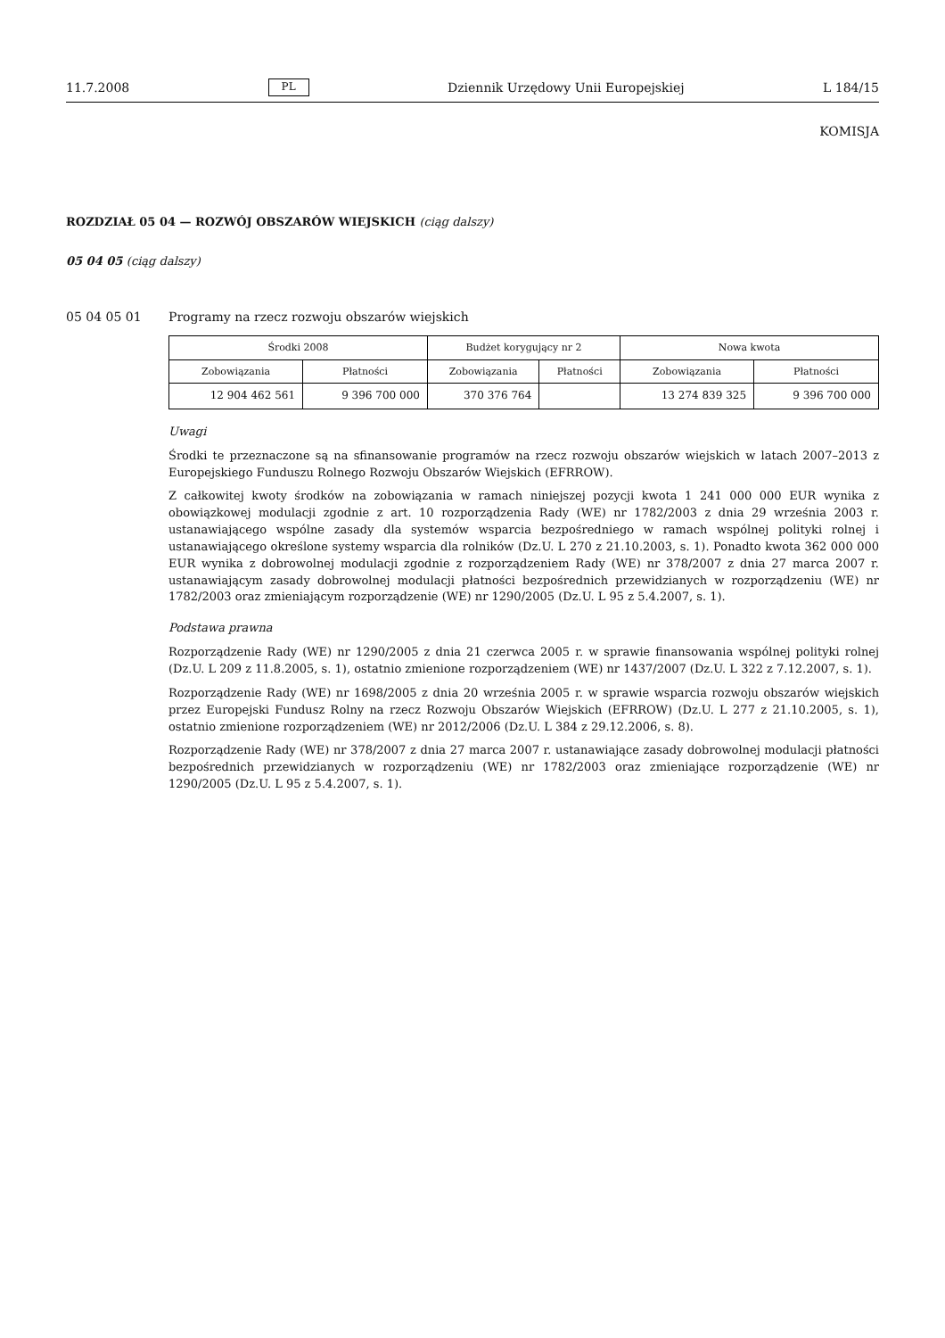11.7.2008 PL Dziennik Urzędowy Unii Europejskiej L 184/15
KOMISJA
ROZDZIAŁ 05 04 — ROZWÓJ OBSZARÓW WIEJSKICH (ciąg dalszy)
05 04 05 (ciąg dalszy)
05 04 05 01 Programy na rzecz rozwoju obszarów wiejskich
| Środki 2008 | | Budżet korygujący nr 2 | | Nowa kwota | |
| --- | --- | --- | --- | --- | --- |
| Zobowiązania | Płatności | Zobowiązania | Płatności | Zobowiązania | Płatności |
| 12 904 462 561 | 9 396 700 000 | 370 376 764 | | 13 274 839 325 | 9 396 700 000 |
Uwagi
Środki te przeznaczone są na sfinansowanie programów na rzecz rozwoju obszarów wiejskich w latach 2007–2013 z Europejskiego Funduszu Rolnego Rozwoju Obszarów Wiejskich (EFRROW).
Z całkowitej kwoty środków na zobowiązania w ramach niniejszej pozycji kwota 1 241 000 000 EUR wynika z obowiązkowej modulacji zgodnie z art. 10 rozporządzenia Rady (WE) nr 1782/2003 z dnia 29 września 2003 r. ustanawiającego wspólne zasady dla systemów wsparcia bezpośredniego w ramach wspólnej polityki rolnej i ustanawiającego określone systemy wsparcia dla rolników (Dz.U. L 270 z 21.10.2003, s. 1). Ponadto kwota 362 000 000 EUR wynika z dobrowolnej modulacji zgodnie z rozporządzeniem Rady (WE) nr 378/2007 z dnia 27 marca 2007 r. ustanawiającym zasady dobrowolnej modulacji płatności bezpośrednich przewidzianych w rozporządzeniu (WE) nr 1782/2003 oraz zmieniającym rozporządzenie (WE) nr 1290/2005 (Dz.U. L 95 z 5.4.2007, s. 1).
Podstawa prawna
Rozporządzenie Rady (WE) nr 1290/2005 z dnia 21 czerwca 2005 r. w sprawie finansowania wspólnej polityki rolnej (Dz.U. L 209 z 11.8.2005, s. 1), ostatnio zmienione rozporządzeniem (WE) nr 1437/2007 (Dz.U. L 322 z 7.12.2007, s. 1).
Rozporządzenie Rady (WE) nr 1698/2005 z dnia 20 września 2005 r. w sprawie wsparcia rozwoju obszarów wiejskich przez Europejski Fundusz Rolny na rzecz Rozwoju Obszarów Wiejskich (EFRROW) (Dz.U. L 277 z 21.10.2005, s. 1), ostatnio zmienione rozporządzeniem (WE) nr 2012/2006 (Dz.U. L 384 z 29.12.2006, s. 8).
Rozporządzenie Rady (WE) nr 378/2007 z dnia 27 marca 2007 r. ustanawiające zasady dobrowolnej modulacji płatności bezpośrednich przewidzianych w rozporządzeniu (WE) nr 1782/2003 oraz zmieniające rozporządzenie (WE) nr 1290/2005 (Dz.U. L 95 z 5.4.2007, s. 1).